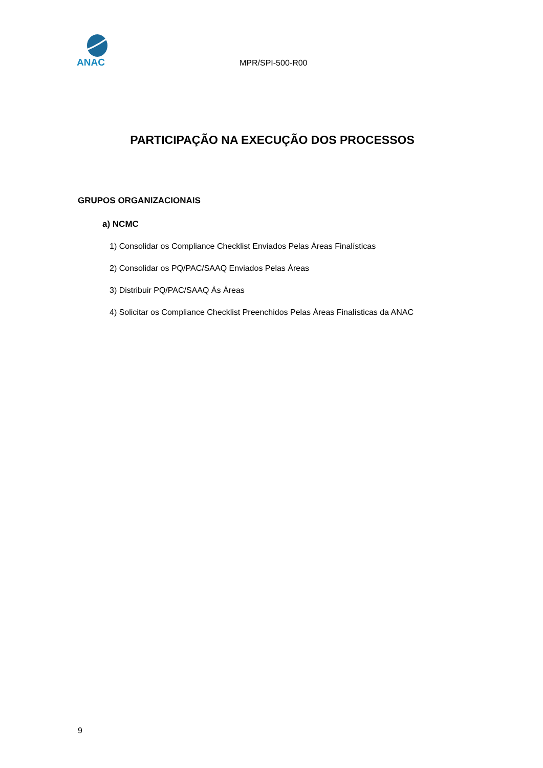ANAC
MPR/SPI-500-R00
PARTICIPAÇÃO NA EXECUÇÃO DOS PROCESSOS
GRUPOS ORGANIZACIONAIS
a) NCMC
1) Consolidar os Compliance Checklist Enviados Pelas Áreas Finalísticas
2) Consolidar os PQ/PAC/SAAQ Enviados Pelas Áreas
3) Distribuir PQ/PAC/SAAQ Às Áreas
4) Solicitar os Compliance Checklist Preenchidos Pelas Áreas Finalísticas da ANAC
9